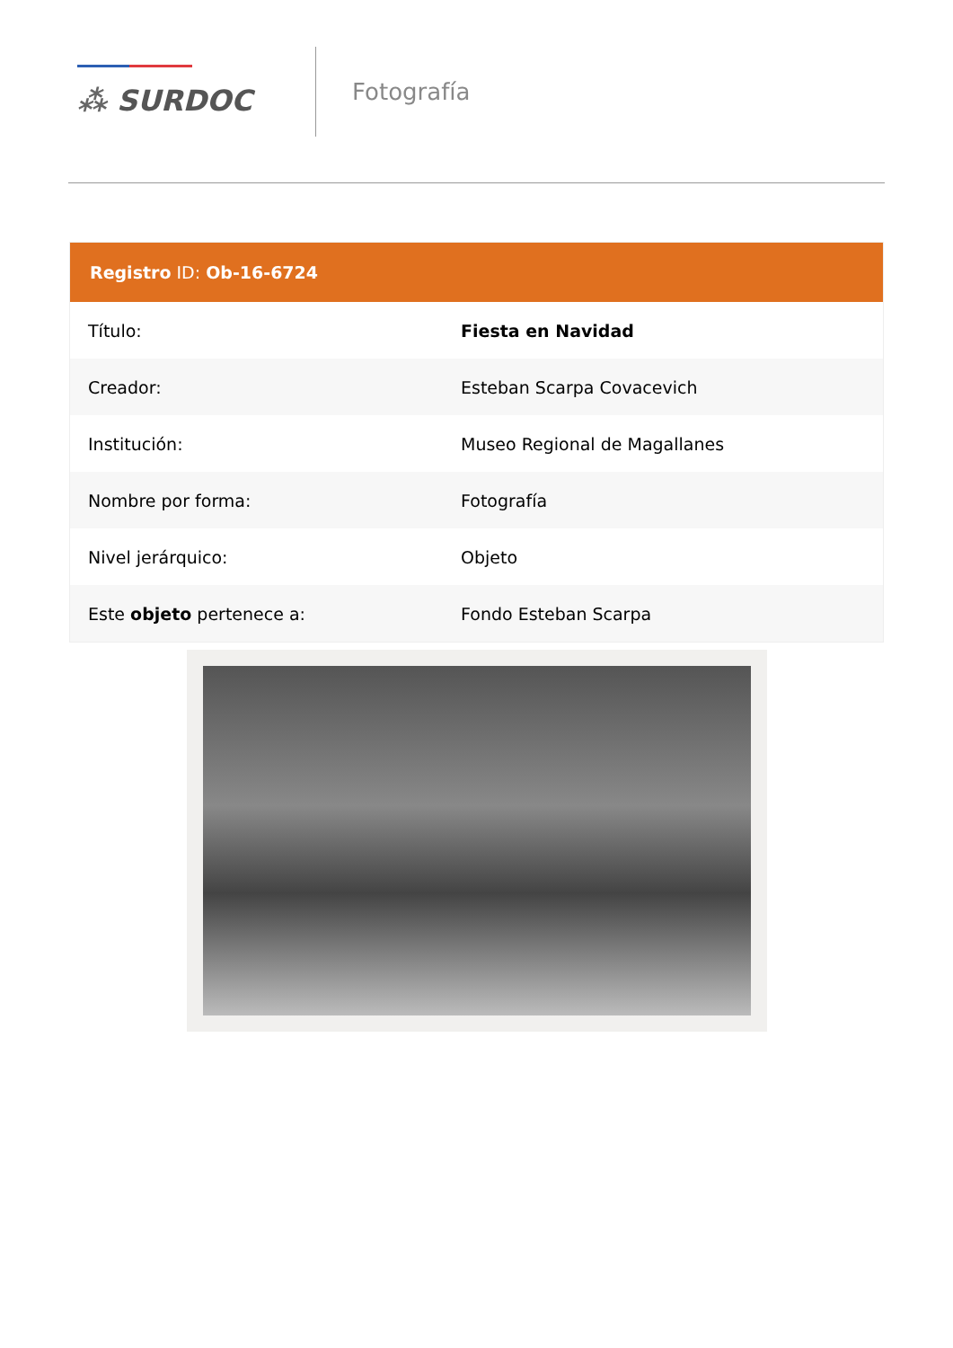⁂ SURDOC
Fotografía
Registro ID: Ob-16-6724
| Título: | Fiesta en Navidad |
| Creador: | Esteban Scarpa Covacevich |
| Institución: | Museo Regional de Magallanes |
| Nombre por forma: | Fotografía |
| Nivel jerárquico: | Objeto |
| Este objeto pertenece a: | Fondo Esteban Scarpa |